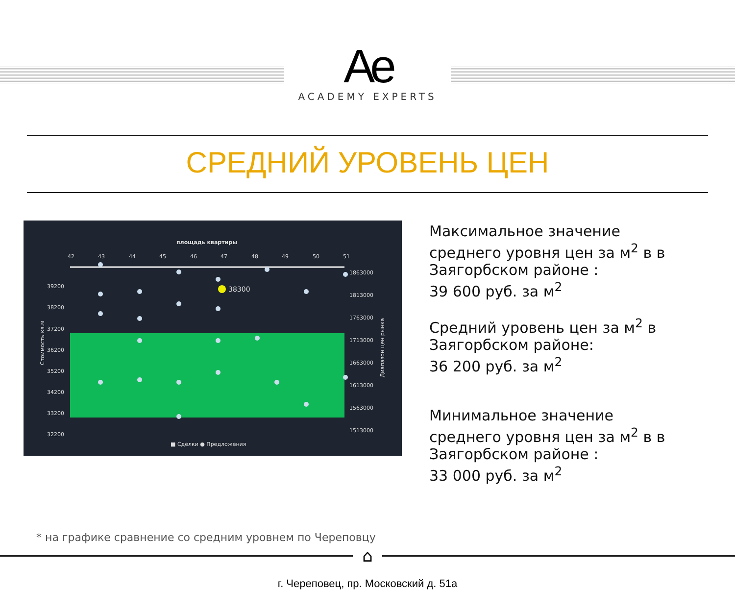Ae
ACADEMY EXPERTS
СРЕДНИЙ УРОВЕНЬ ЦЕН
площадь квартиры
42
43
44
45
46
47
48
49
50
51
39200
38200
37200
36200
35200
34200
33200
32200
1863000
1813000
1763000
1713000
1663000
1613000
1563000
1513000
Стоимость кв.м
Диапазон цен рынка
38300
■ Сделки ● Предложения
Максимальное значение среднего уровня цен за м<sup>2</sup> в в Заягорбском районе :
39 600 руб. за м<sup>2</sup>
Средний уровень цен за м<sup>2</sup> в Заягорбском районе:
36 200 руб. за м<sup>2</sup>
Минимальное значение среднего уровня цен за м<sup>2</sup> в в Заягорбском районе :
33 000 руб. за м<sup>2</sup>
* на графике сравнение со средним уровнем по Череповцу
⌂
г. Череповец, пр. Московский д. 51а